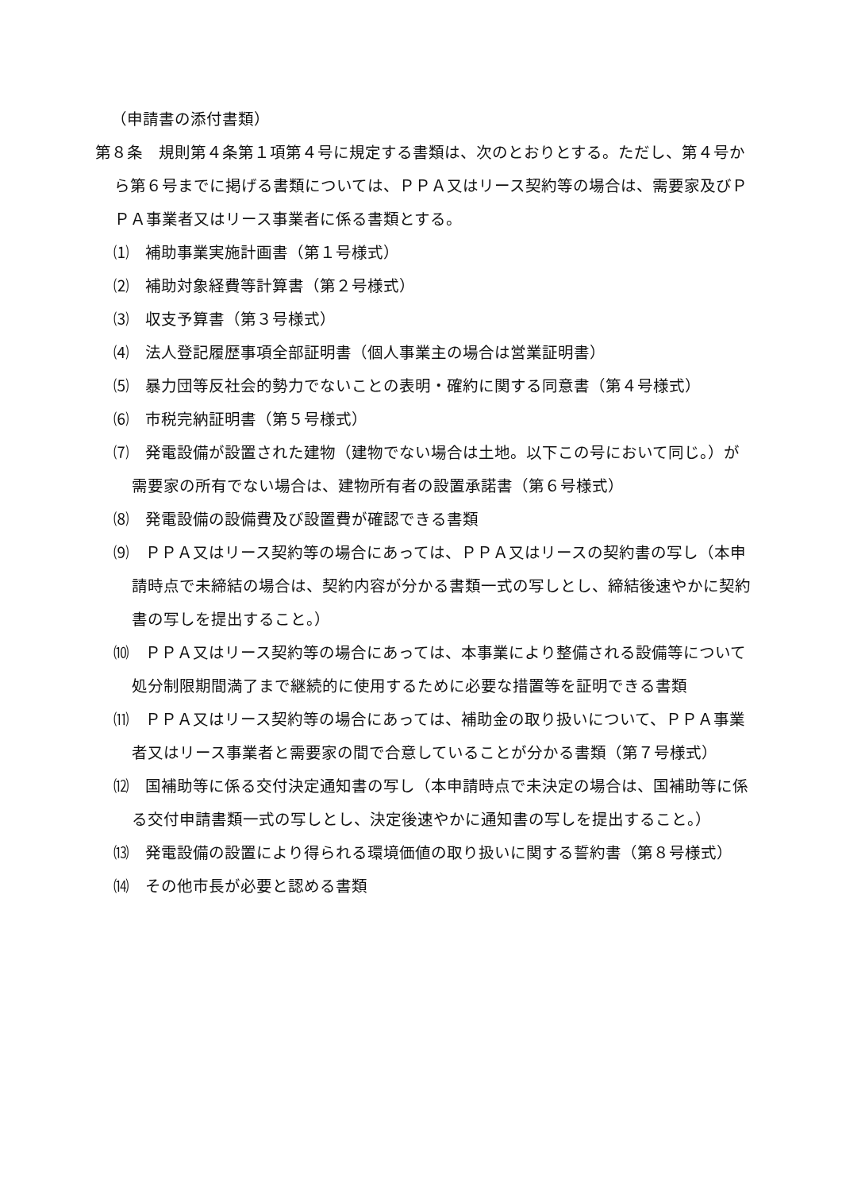（申請書の添付書類）
第８条　規則第４条第１項第４号に規定する書類は、次のとおりとする。ただし、第４号から第６号までに掲げる書類については、ＰＰＡ又はリース契約等の場合は、需要家及びＰＰＡ事業者又はリース事業者に係る書類とする。
⑴　補助事業実施計画書（第１号様式）
⑵　補助対象経費等計算書（第２号様式）
⑶　収支予算書（第３号様式）
⑷　法人登記履歴事項全部証明書（個人事業主の場合は営業証明書）
⑸　暴力団等反社会的勢力でないことの表明・確約に関する同意書（第４号様式）
⑹　市税完納証明書（第５号様式）
⑺　発電設備が設置された建物（建物でない場合は土地。以下この号において同じ。）が需要家の所有でない場合は、建物所有者の設置承諾書（第６号様式）
⑻　発電設備の設備費及び設置費が確認できる書類
⑼　ＰＰＡ又はリース契約等の場合にあっては、ＰＰＡ又はリースの契約書の写し（本申請時点で未締結の場合は、契約内容が分かる書類一式の写しとし、締結後速やかに契約書の写しを提出すること。）
⑽　ＰＰＡ又はリース契約等の場合にあっては、本事業により整備される設備等について処分制限期間満了まで継続的に使用するために必要な措置等を証明できる書類
⑾　ＰＰＡ又はリース契約等の場合にあっては、補助金の取り扱いについて、ＰＰＡ事業者又はリース事業者と需要家の間で合意していることが分かる書類（第７号様式）
⑿　国補助等に係る交付決定通知書の写し（本申請時点で未決定の場合は、国補助等に係る交付申請書類一式の写しとし、決定後速やかに通知書の写しを提出すること。）
⒀　発電設備の設置により得られる環境価値の取り扱いに関する誓約書（第８号様式）
⒁　その他市長が必要と認める書類